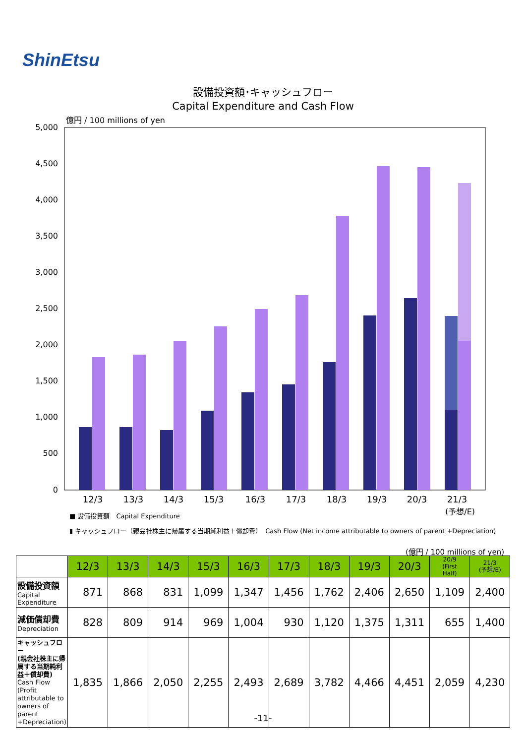ShinEtsu
設備投資額･キャッシュフロー
Capital Expenditure and Cash Flow
億円 / 100 millions of yen
5,000
4,500
4,000
3,500
3,000
2,500
2,000
1,500
1,000
500
0
12/3
13/3
14/3
15/3
16/3
17/3
18/3
19/3
20/3
21/3
(予想/E)
■ 設備投資額　Capital Expenditure
▮ キャッシュフロー（親会社株主に帰属する当期純利益＋償却費）　Cash Flow (Net income attributable to owners of parent +Depreciation)
(億円 / 100 millions of yen)
| | 12/3 | 13/3 | 14/3 | 15/3 | 16/3 | 17/3 | 18/3 | 19/3 | 20/3 | 20/9 (First Half) | 21/3 (予想/E) |
| --- | --- | --- | --- | --- | --- | --- | --- | --- | --- | --- | --- |
| 設備投資額 Capital Expenditure | 871 | 868 | 831 | 1,099 | 1,347 | 1,456 | 1,762 | 2,406 | 2,650 | 1,109 | 2,400 |
| 減価償却費 Depreciation | 828 | 809 | 914 | 969 | 1,004 | 930 | 1,120 | 1,375 | 1,311 | 655 | 1,400 |
| キャッシュフロー (親会社株主に帰属する当期純利益＋償却費) Cash Flow (Profit attributable to owners of parent +Depreciation) | 1,835 | 1,866 | 2,050 | 2,255 | 2,493 | 2,689 | 3,782 | 4,466 | 4,451 | 2,059 | 4,230 |
-11-